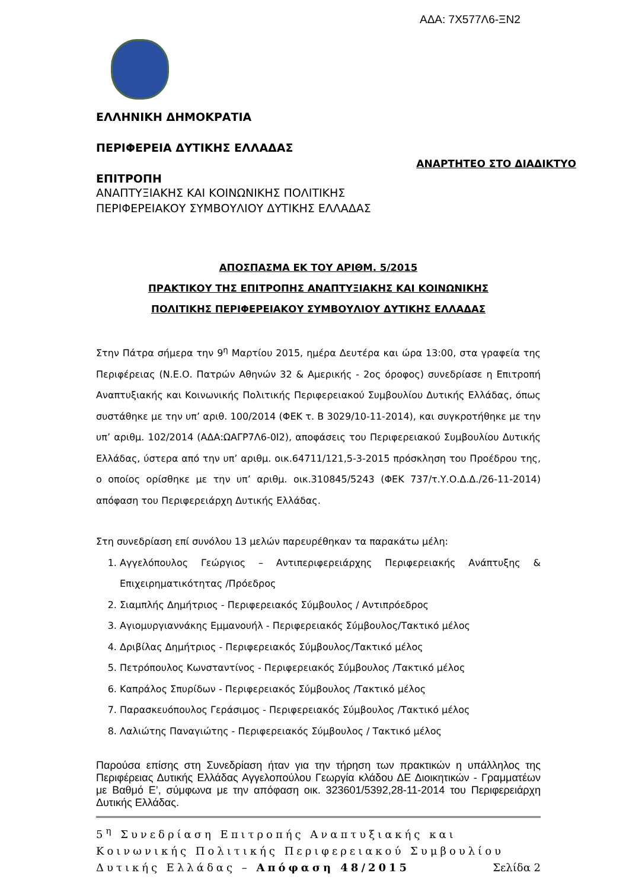ΑΔΑ: 7Χ577Λ6-ΞΝ2
ΕΛΛΗΝΙΚΗ ΔΗΜΟΚΡΑΤΙΑ
ΠΕΡΙΦΕΡΕΙΑ ΔΥΤΙΚΗΣ ΕΛΛΑΔΑΣ
ΑΝΑΡΤΗΤΕΟ ΣΤΟ ΔΙΑΔΙΚΤΥΟ
ΕΠΙΤΡΟΠΗ
ΑΝΑΠΤΥΞΙΑΚΗΣ ΚΑΙ ΚΟΙΝΩΝΙΚΗΣ ΠΟΛΙΤΙΚΗΣ
ΠΕΡΙΦΕΡΕΙΑΚΟΥ ΣΥΜΒΟΥΛΙΟΥ ΔΥΤΙΚΗΣ ΕΛΛΑΔΑΣ
ΑΠΟΣΠΑΣΜΑ ΕΚ ΤΟΥ ΑΡΙΘΜ. 5/2015
ΠΡΑΚΤΙΚΟΥ ΤΗΣ ΕΠΙΤΡΟΠΗΣ ΑΝΑΠΤΥΞΙΑΚΗΣ ΚΑΙ ΚΟΙΝΩΝΙΚΗΣ
ΠΟΛΙΤΙΚΗΣ ΠΕΡΙΦΕΡΕΙΑΚΟΥ ΣΥΜΒΟΥΛΙΟΥ ΔΥΤΙΚΗΣ ΕΛΛΑΔΑΣ
Στην Πάτρα σήμερα την 9<sup>η</sup> Μαρτίου 2015, ημέρα Δευτέρα και ώρα 13:00, στα γραφεία της Περιφέρειας (Ν.Ε.Ο. Πατρών Αθηνών 32 & Αμερικής - 2ος όροφος) συνεδρίασε η Επιτροπή Αναπτυξιακής και Κοινωνικής Πολιτικής Περιφερειακού Συμβουλίου Δυτικής Ελλάδας, όπως συστάθηκε με την υπ’ αριθ. 100/2014 (ΦΕΚ τ. Β 3029/10-11-2014), και συγκροτήθηκε με την υπ’ αριθμ. 102/2014 (ΑΔΑ:ΩΑΓΡ7Λ6-0Ι2), αποφάσεις του Περιφερειακού Συμβουλίου Δυτικής Ελλάδας, ύστερα από την υπ’ αριθμ. οικ.64711/121,5-3-2015 πρόσκληση του Προέδρου της, ο οποίος ορίσθηκε με την υπ’ αριθμ. οικ.310845/5243 (ΦΕΚ 737/τ.Υ.Ο.Δ.Δ./26-11-2014) απόφαση του Περιφερειάρχη Δυτικής Ελλάδας.
Στη συνεδρίαση επί συνόλου 13 μελών παρευρέθηκαν τα παρακάτω μέλη:
1. Αγγελόπουλος Γεώργιος – Αντιπεριφερειάρχης Περιφερειακής Ανάπτυξης & Επιχειρηματικότητας /Πρόεδρος
2. Σιαμπλής Δημήτριος - Περιφερειακός Σύμβουλος / Αντιπρόεδρος
3. Αγιομυργιαννάκης Εμμανουήλ - Περιφερειακός Σύμβουλος/Τακτικό μέλος
4. Δριβίλας Δημήτριος - Περιφερειακός Σύμβουλος/Τακτικό μέλος
5. Πετρόπουλος Κωνσταντίνος - Περιφερειακός Σύμβουλος /Τακτικό μέλος
6. Καπράλος Σπυρίδων - Περιφερειακός Σύμβουλος /Τακτικό μέλος
7. Παρασκευόπουλος Γεράσιμος - Περιφερειακός Σύμβουλος /Τακτικό μέλος
8. Λαλιώτης Παναγιώτης - Περιφερειακός Σύμβουλος / Τακτικό μέλος
Παρούσα επίσης στη Συνεδρίαση ήταν για την τήρηση των πρακτικών η υπάλληλος της Περιφέρειας Δυτικής Ελλάδας Αγγελοπούλου Γεωργία κλάδου ΔΕ Διοικητικών - Γραμματέων με Βαθμό Ε’, σύμφωνα με την απόφαση οικ. 323601/5392,28-11-2014 του Περιφερειάρχη Δυτικής Ελλάδας.
5<sup>η</sup> Συνεδρίαση Επιτροπής Αναπτυξιακής και Κοινωνικής Πολιτικής Περιφερειακού Συμβουλίου Δυτικής Ελλάδας – Απόφαση 48/2015 Σελίδα 2